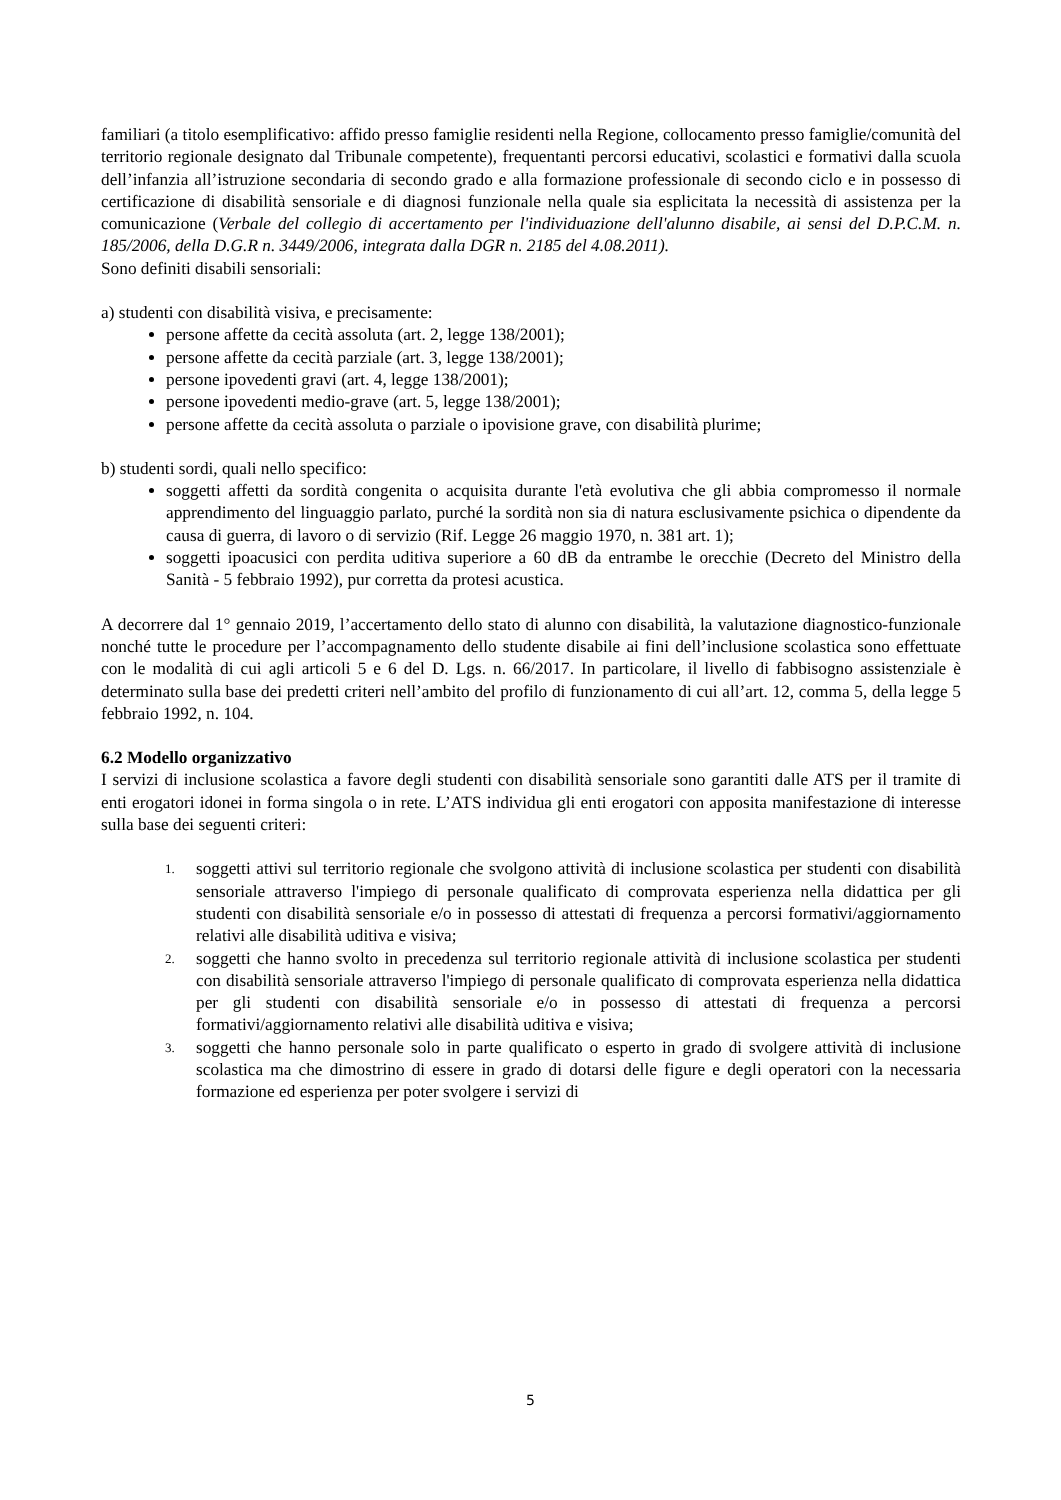familiari (a titolo esemplificativo: affido presso famiglie residenti nella Regione, collocamento presso famiglie/comunità del territorio regionale designato dal Tribunale competente), frequentanti percorsi educativi, scolastici e formativi dalla scuola dell’infanzia all’istruzione secondaria di secondo grado e alla formazione professionale di secondo ciclo e in possesso di certificazione di disabilità sensoriale e di diagnosi funzionale nella quale sia esplicitata la necessità di assistenza per la comunicazione (Verbale del collegio di accertamento per l'individuazione dell'alunno disabile, ai sensi del D.P.C.M. n. 185/2006, della D.G.R n. 3449/2006, integrata dalla DGR n. 2185 del 4.08.2011).
Sono definiti disabili sensoriali:
a) studenti con disabilità visiva, e precisamente:
persone affette da cecità assoluta (art. 2, legge 138/2001);
persone affette da cecità parziale (art. 3, legge 138/2001);
persone ipovedenti gravi (art. 4, legge 138/2001);
persone ipovedenti medio-grave (art. 5, legge 138/2001);
persone affette da cecità assoluta o parziale o ipovisione grave, con disabilità plurime;
b) studenti sordi, quali nello specifico:
soggetti affetti da sordità congenita o acquisita durante l'età evolutiva che gli abbia compromesso il normale apprendimento del linguaggio parlato, purché la sordità non sia di natura esclusivamente psichica o dipendente da causa di guerra, di lavoro o di servizio (Rif. Legge 26 maggio 1970, n. 381 art. 1);
soggetti ipoacusici con perdita uditiva superiore a 60 dB da entrambe le orecchie (Decreto del Ministro della Sanità - 5 febbraio 1992), pur corretta da protesi acustica.
A decorrere dal 1° gennaio 2019, l’accertamento dello stato di alunno con disabilità, la valutazione diagnostico-funzionale nonché tutte le procedure per l’accompagnamento dello studente disabile ai fini dell’inclusione scolastica sono effettuate con le modalità di cui agli articoli 5 e 6 del D. Lgs. n. 66/2017. In particolare, il livello di fabbisogno assistenziale è determinato sulla base dei predetti criteri nell’ambito del profilo di funzionamento di cui all’art. 12, comma 5, della legge 5 febbraio 1992, n. 104.
6.2 Modello organizzativo
I servizi di inclusione scolastica a favore degli studenti con disabilità sensoriale sono garantiti dalle ATS per il tramite di enti erogatori idonei in forma singola o in rete. L’ATS individua gli enti erogatori con apposita manifestazione di interesse sulla base dei seguenti criteri:
1.
soggetti attivi sul territorio regionale che svolgono attività di inclusione scolastica per studenti con disabilità sensoriale attraverso l'impiego di personale qualificato di comprovata esperienza nella didattica per gli studenti con disabilità sensoriale e/o in possesso di attestati di frequenza a percorsi formativi/aggiornamento relativi alle disabilità uditiva e visiva;
2.
soggetti che hanno svolto in precedenza sul territorio regionale attività di inclusione scolastica per studenti con disabilità sensoriale attraverso l'impiego di personale qualificato di comprovata esperienza nella didattica per gli studenti con disabilità sensoriale e/o in possesso di attestati di frequenza a percorsi formativi/aggiornamento relativi alle disabilità uditiva e visiva;
3.
soggetti che hanno personale solo in parte qualificato o esperto in grado di svolgere attività di inclusione scolastica ma che dimostrino di essere in grado di dotarsi delle figure e degli operatori con la necessaria formazione ed esperienza per poter svolgere i servizi di
5